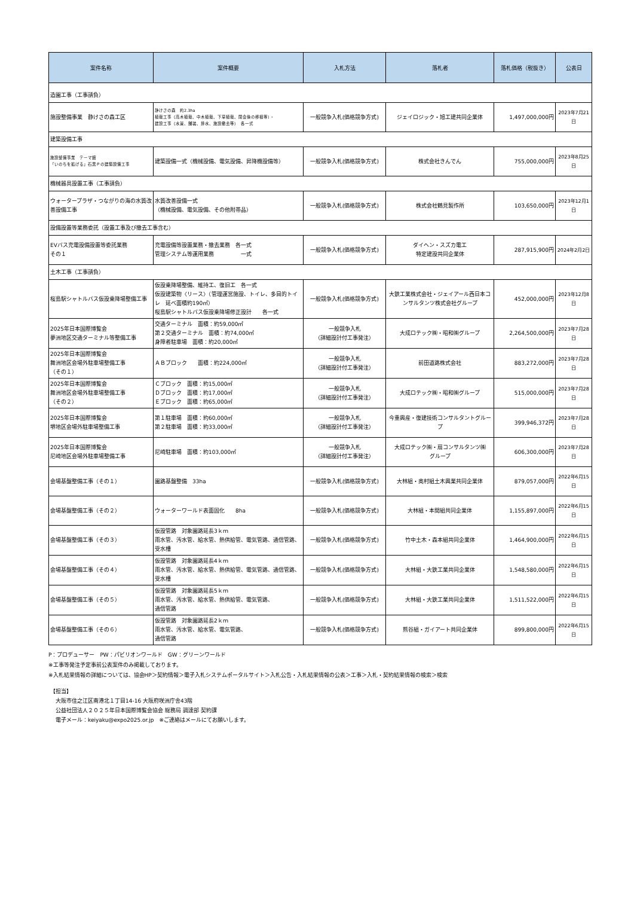| 案件名称 | 案件概要 | 入札方法 | 落札者 | 落札価格（税抜き） | 公表日 |
| --- | --- | --- | --- | --- | --- |
| 造園工事（工事請負） | | | | | |
| 施設整備事業 静けさの森工区 | 静けさの森 約2.3ha 植栽工事（高木植栽、中木植栽、下草植栽、閉会後の移植等）・ 建設工事（水景、舗装、排水、施設撤去等） 各一式 | 一般競争入札(価格競争方式) | ジェイロジック・旭工建共同企業体 | 1,497,000,000円 | 2023年7月21日 |
| 建築設備工事 | | | | | |
| 施設整備事業 テーマ館 「いのちを拡げる」石黒Ｐの建築設備工事 | 建築設備一式（機械設備、電気設備、昇降機設備等） | 一般競争入札(価格競争方式) | 株式会社きんでん | 755,000,000円 | 2023年8月25日 |
| 機械器具設置工事（工事請負） | | | | | |
| ウォータープラザ・つながりの海の水質改善設備工事 | 水質改善設備一式 （機械設備、電気設備、その他附帯品） | 一般競争入札(価格競争方式) | 株式会社鶴見製作所 | 103,650,000円 | 2023年12月1日 |
| 設備設置等業務委託（設置工事及び撤去工事含む） | | | | | |
| EVバス充電設備設置等委託業務 その１ | 充電設備等設置業務・撤去業務 各一式 管理システム等運用業務 一式 | 一般競争入札(価格競争方式) | ダイヘン・スズカ電工 特定建設共同企業体 | 287,915,900円 | 2024年2月2日 |
| 土木工事（工事請負） | | | | | |
| 桜島駅シャトルバス仮設乗降場整備工事 | 仮設乗降場整備、維持工、復旧工 各一式 仮設建築物〈リース〉（管理運営施設、トイレ、多目的トイレ 延べ面積約190㎡） 桜島駅シャトルバス仮設乗降場修正設計 各一式 | 一般競争入札(価格競争方式) | 大鉄工業株式会社・ジェイアール西日本コンサルタンツ株式会社グループ | 452,000,000円 | 2023年12月8日 |
| 2025年日本国際博覧会 夢洲地区交通ターミナル等整備工事 | 交通ターミナル 面積：約59,000㎡ 第２交通ターミナル 面積：約74,000㎡ 身障者駐車場 面積：約20,000㎡ | 一般競争入札 （詳細設計付工事発注） | 大成ロテック㈱・昭和㈱グループ | 2,264,500,000円 | 2023年7月28日 |
| 2025年日本国際博覧会 舞洲地区会場外駐車場整備工事 （その１） | ＡＢブロック 面積：約224,000㎡ | 一般競争入札 （詳細設計付工事発注） | 前田道路株式会社 | 883,272,000円 | 2023年7月28日 |
| 2025年日本国際博覧会 舞洲地区会場外駐車場整備工事 （その２） | Ｃブロック 面積：約15,000㎡ Ｄブロック 面積：約17,000㎡ Ｅブロック 面積：約65,000㎡ | 一般競争入札 （詳細設計付工事発注） | 大成ロテック㈱・昭和㈱グループ | 515,000,000円 | 2023年7月28日 |
| 2025年日本国際博覧会 堺地区会場外駐車場整備工事 | 第１駐車場 面積：約60,000㎡ 第２駐車場 面積：約33,000㎡ | 一般競争入札 （詳細設計付工事発注） | 今重興産・復建技術コンサルタントグループ | 399,946,372円 | 2023年7月28日 |
| 2025年日本国際博覧会 尼崎地区会場外駐車場整備工事 | 尼崎駐車場 面積：約103,000㎡ | 一般競争入札 （詳細設計付工事発注） | 大成ロテック㈱・扇コンサルタンツ㈱ グループ | 606,300,000円 | 2023年7月28日 |
| 会場基盤整備工事（その１） | 園路基盤整備 33ha | 一般競争入札(価格競争方式) | 大林組・奥村組土木興業共同企業体 | 879,057,000円 | 2022年6月15日 |
| 会場基盤整備工事（その２） | ウォーターワールド表面固化 8ha | 一般競争入札(価格競争方式) | 大林組・本間組共同企業体 | 1,155,897,000円 | 2022年6月15日 |
| 会場基盤整備工事（その３） | 仮設管路 対象園路延長3ｋｍ 雨水管、汚水管、給水管、熱供給管、電気管路、通信管路、受水槽 | 一般競争入札(価格競争方式) | 竹中土木・森本組共同企業体 | 1,464,900,000円 | 2022年6月15日 |
| 会場基盤整備工事（その４） | 仮設管路 対象園路延長4ｋｍ 雨水管、汚水管、給水管、熱供給管、電気管路、通信管路、受水槽 | 一般競争入札(価格競争方式) | 大林組・大鉄工業共同企業体 | 1,548,580,000円 | 2022年6月15日 |
| 会場基盤整備工事（その５） | 仮設管路 対象園路延長5ｋｍ 雨水管、汚水管、給水管、熱供給管、電気管路、 通信管路 | 一般競争入札(価格競争方式) | 大林組・大鉄工業共同企業体 | 1,511,522,000円 | 2022年6月15日 |
| 会場基盤整備工事（その６） | 仮設管路 対象園路延長2ｋｍ 雨水管、汚水管、給水管、電気管路、 通信管路 | 一般競争入札(価格競争方式) | 熊谷組・ガイアート共同企業体 | 899,800,000円 | 2022年6月15日 |
P：プロデューサー　PW：パビリオンワールド　GW：グリーンワールド
※工事等発注予定事前公表案件のみ掲載しております。
※入札結果情報の詳細については、協会HP＞契約情報＞電子入札システムポータルサイト＞入札公告・入札結果情報の公表＞工事＞入札・契約結果情報の検索＞検索
【担当】
　大阪市住之江区南港北１丁目14-16 大阪府咲洲庁舎43階
　公益社団法人２０２５年日本国際博覧会協会 総務局 調達部 契約課
　電子メール：keiyaku@expo2025.or.jp　※ご連絡はメールにてお願いします。